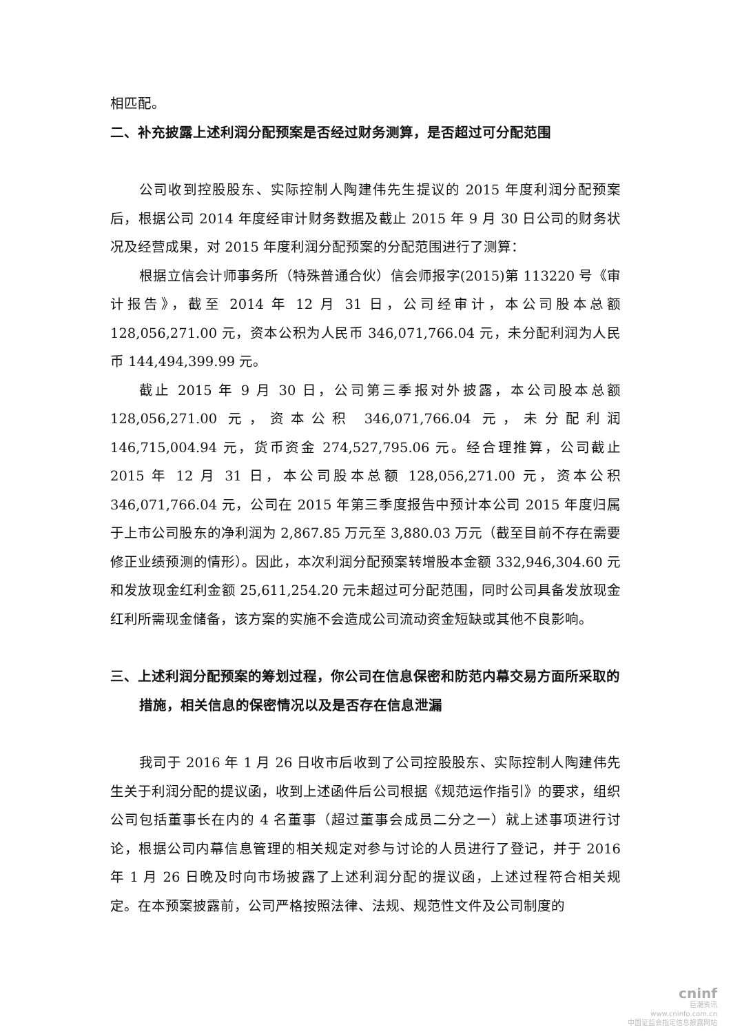相匹配。
二、补充披露上述利润分配预案是否经过财务测算，是否超过可分配范围
公司收到控股股东、实际控制人陶建伟先生提议的 2015 年度利润分配预案后，根据公司 2014 年度经审计财务数据及截止 2015 年 9 月 30 日公司的财务状况及经营成果，对 2015 年度利润分配预案的分配范围进行了测算：
根据立信会计师事务所（特殊普通合伙）信会师报字(2015)第 113220 号《审计报告》，截至 2014 年 12 月 31 日，公司经审计，本公司股本总额 128,056,271.00 元，资本公积为人民币 346,071,766.04 元，未分配利润为人民币 144,494,399.99 元。
截止 2015 年 9 月 30 日，公司第三季报对外披露，本公司股本总额 128,056,271.00 元，资本公积 346,071,766.04 元，未分配利润 146,715,004.94 元，货币资金 274,527,795.06 元。经合理推算，公司截止 2015 年 12 月 31 日，本公司股本总额 128,056,271.00 元，资本公积 346,071,766.04 元，公司在 2015 年第三季度报告中预计本公司 2015 年度归属于上市公司股东的净利润为 2,867.85 万元至 3,880.03 万元（截至目前不存在需要修正业绩预测的情形）。因此，本次利润分配预案转增股本金额 332,946,304.60 元和发放现金红利金额 25,611,254.20 元未超过可分配范围，同时公司具备发放现金红利所需现金储备，该方案的实施不会造成公司流动资金短缺或其他不良影响。
三、上述利润分配预案的筹划过程，你公司在信息保密和防范内幕交易方面所采取的措施，相关信息的保密情况以及是否存在信息泄漏
我司于 2016 年 1 月 26 日收市后收到了公司控股股东、实际控制人陶建伟先生关于利润分配的提议函，收到上述函件后公司根据《规范运作指引》的要求，组织公司包括董事长在内的 4 名董事（超过董事会成员二分之一）就上述事项进行讨论，根据公司内幕信息管理的相关规定对参与讨论的人员进行了登记，并于 2016 年 1 月 26 日晚及时向市场披露了上述利润分配的提议函，上述过程符合相关规定。在本预案披露前，公司严格按照法律、法规、规范性文件及公司制度的
cninf
巨潮资讯
www.cninfo.com.cn
中国证监会指定信息披露网站